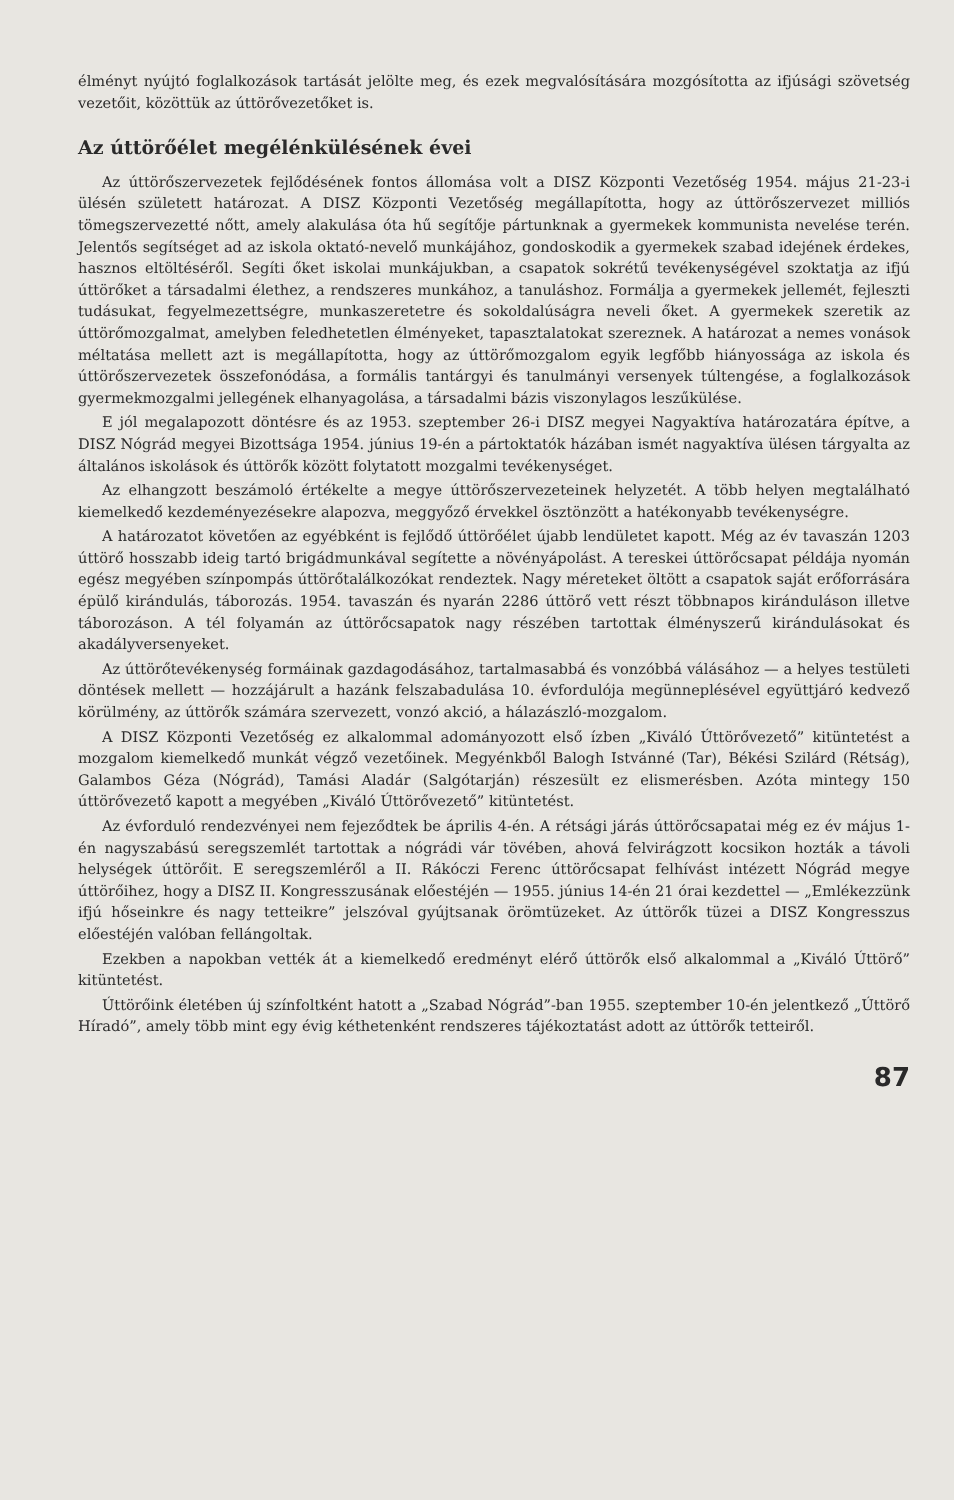élményt nyújtó foglalkozások tartását jelölte meg, és ezek megvalósítására mozgósította az ifjúsági szövetség vezetőit, közöttük az úttörővezetőket is.
Az úttörőélet megélénkülésének évei
Az úttörőszervezetek fejlődésének fontos állomása volt a DISZ Központi Vezetőség 1954. május 21-23-i ülésén született határozat. A DISZ Központi Vezetőség megállapította, hogy az úttörőszervezet milliós tömegszervezetté nőtt, amely alakulása óta hű segítője pártunknak a gyermekek kommunista nevelése terén. Jelentős segítséget ad az iskola oktató-nevelő munkájához, gondoskodik a gyermekek szabad idejének érdekes, hasznos eltöltéséről. Segíti őket iskolai munkájukban, a csapatok sokrétű tevékenységével szoktatja az ifjú úttörőket a társadalmi élethez, a rendszeres munkához, a tanuláshoz. Formálja a gyermekek jellemét, fejleszti tudásukat, fegyelmezettségre, munkaszeretetre és sokoldalúságra neveli őket. A gyermekek szeretik az úttörőmozgalmat, amelyben feledhetetlen élményeket, tapasztalatokat szereznek. A határozat a nemes vonások méltatása mellett azt is megállapította, hogy az úttörőmozgalom egyik legfőbb hiányossága az iskola és úttörőszervezetek összefonódása, a formális tantárgyi és tanulmányi versenyek túltengése, a foglalkozások gyermekmozgalmi jellegének elhanyagolása, a társadalmi bázis viszonylagos leszűkülése.
E jól megalapozott döntésre és az 1953. szeptember 26-i DISZ megyei Nagyaktíva határozatára építve, a DISZ Nógrád megyei Bizottsága 1954. június 19-én a pártoktatók házában ismét nagyaktíva ülésen tárgyalta az általános iskolások és úttörők között folytatott mozgalmi tevékenységet.
Az elhangzott beszámoló értékelte a megye úttörőszervezeteinek helyzetét. A több helyen megtalálható kiemelkedő kezdeményezésekre alapozva, meggyőző érvekkel ösztönzött a hatékonyabb tevékenységre.
A határozatot követően az egyébként is fejlődő úttörőélet újabb lendületet kapott. Még az év tavaszán 1203 úttörő hosszabb ideig tartó brigádmunkával segítette a növényápolást. A tereskei úttörőcsapat példája nyomán egész megyében színpompás úttörőtalálkozókat rendeztek. Nagy méreteket öltött a csapatok saját erőforrására épülő kirándulás, táborozás. 1954. tavaszán és nyarán 2286 úttörő vett részt többnapos kiránduláson illetve táborozáson. A tél folyamán az úttörőcsapatok nagy részében tartottak élményszerű kirándulásokat és akadályversenyeket.
Az úttörőtevékenység formáinak gazdagodásához, tartalmasabbá és vonzóbbá válásához — a helyes testületi döntések mellett — hozzájárult a hazánk felszabadulása 10. évfordulója megünneplésével együttjáró kedvező körülmény, az úttörők számára szervezett, vonzó akció, a hálazászló-mozgalom.
A DISZ Központi Vezetőség ez alkalommal adományozott első ízben „Kiváló Úttörővezető” kitüntetést a mozgalom kiemelkedő munkát végző vezetőinek. Megyénkből Balogh Istvánné (Tar), Békési Szilárd (Rétság), Galambos Géza (Nógrád), Tamási Aladár (Salgótarján) részesült ez elismerésben. Azóta mintegy 150 úttörővezető kapott a megyében „Kiváló Úttörővezető” kitüntetést.
Az évforduló rendezvényei nem fejeződtek be április 4-én. A rétsági járás úttörőcsapatai még ez év május 1-én nagyszabású seregszemlét tartottak a nógrádi vár tövében, ahová felvirágzott kocsikon hozták a távoli helységek úttörőit. E seregszemléről a II. Rákóczi Ferenc úttörőcsapat felhívást intézett Nógrád megye úttörőihez, hogy a DISZ II. Kongresszusának előestéjén — 1955. június 14-én 21 órai kezdettel — „Emlékezzünk ifjú hőseinkre és nagy tetteikre” jelszóval gyújtsanak örömtüzeket. Az úttörők tüzei a DISZ Kongresszus előestéjén valóban fellángoltak.
Ezekben a napokban vették át a kiemelkedő eredményt elérő úttörők első alkalommal a „Kiváló Úttörő” kitüntetést.
Úttörőink életében új színfoltként hatott a „Szabad Nógrád”-ban 1955. szeptember 10-én jelentkező „Úttörő Híradó”, amely több mint egy évig kéthetenként rendszeres tájékoztatást adott az úttörők tetteiről.
87